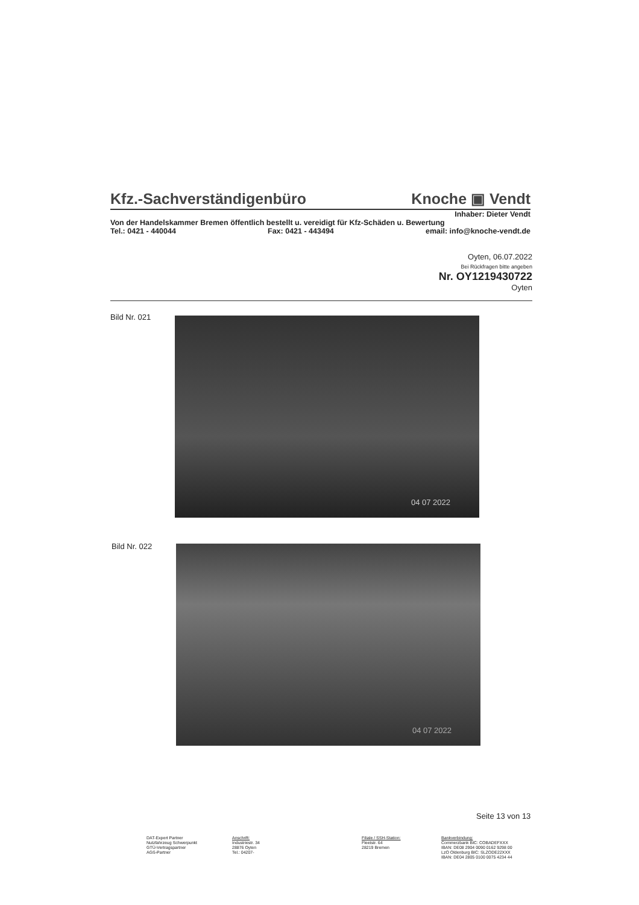Kfz.-Sachverständigenbüro Knoche ▣ Vendt
Inhaber: Dieter Vendt
Von der Handelskammer Bremen öffentlich bestellt u. vereidigt für Kfz-Schäden u. Bewertung
Tel.: 0421 - 440044 Fax: 0421 - 443494 email: info@knoche-vendt.de
Oyten, 06.07.2022
Bei Rückfragen bitte angeben
Nr. OY1219430722
Oyten
Bild Nr. 021 04 07 2022
Bild Nr. 022 04 07 2022
Seite 13 von 13
DAT-Expert Partner
Nutzfahrzeug Schwerpunkt
GTÜ-Vertragspartner
AGS-Partner
Anschrift:
Industriestr. 34
28876 Oyten
Tel.: 04207-
Filiale / SSH-Station:
Fleetstr. 64
28219 Bremen
Bankverbindung:
Commerzbank BIC: COBADEFXXX
IBAN: DE08 2904 0090 0162 9298 00
LzO Oldenburg BIC: SLZODE22XXX
IBAN: DE04 2805 0100 0075 4234 44